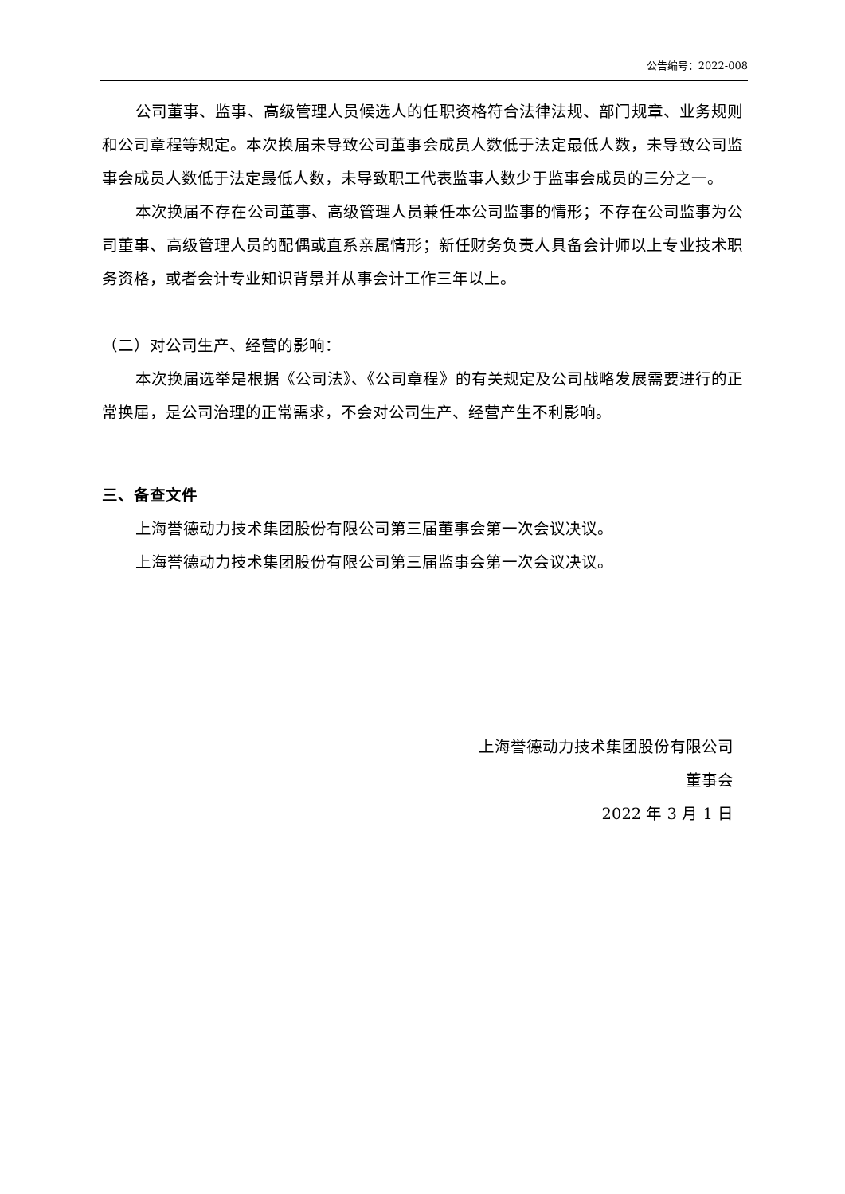公告编号：2022-008
公司董事、监事、高级管理人员候选人的任职资格符合法律法规、部门规章、业务规则和公司章程等规定。本次换届未导致公司董事会成员人数低于法定最低人数，未导致公司监事会成员人数低于法定最低人数，未导致职工代表监事人数少于监事会成员的三分之一。
本次换届不存在公司董事、高级管理人员兼任本公司监事的情形；不存在公司监事为公司董事、高级管理人员的配偶或直系亲属情形；新任财务负责人具备会计师以上专业技术职务资格，或者会计专业知识背景并从事会计工作三年以上。
（二）对公司生产、经营的影响：
本次换届选举是根据《公司法》、《公司章程》的有关规定及公司战略发展需要进行的正常换届，是公司治理的正常需求，不会对公司生产、经营产生不利影响。
三、备查文件
上海誉德动力技术集团股份有限公司第三届董事会第一次会议决议。
上海誉德动力技术集团股份有限公司第三届监事会第一次会议决议。
上海誉德动力技术集团股份有限公司
董事会
2022 年 3 月 1 日